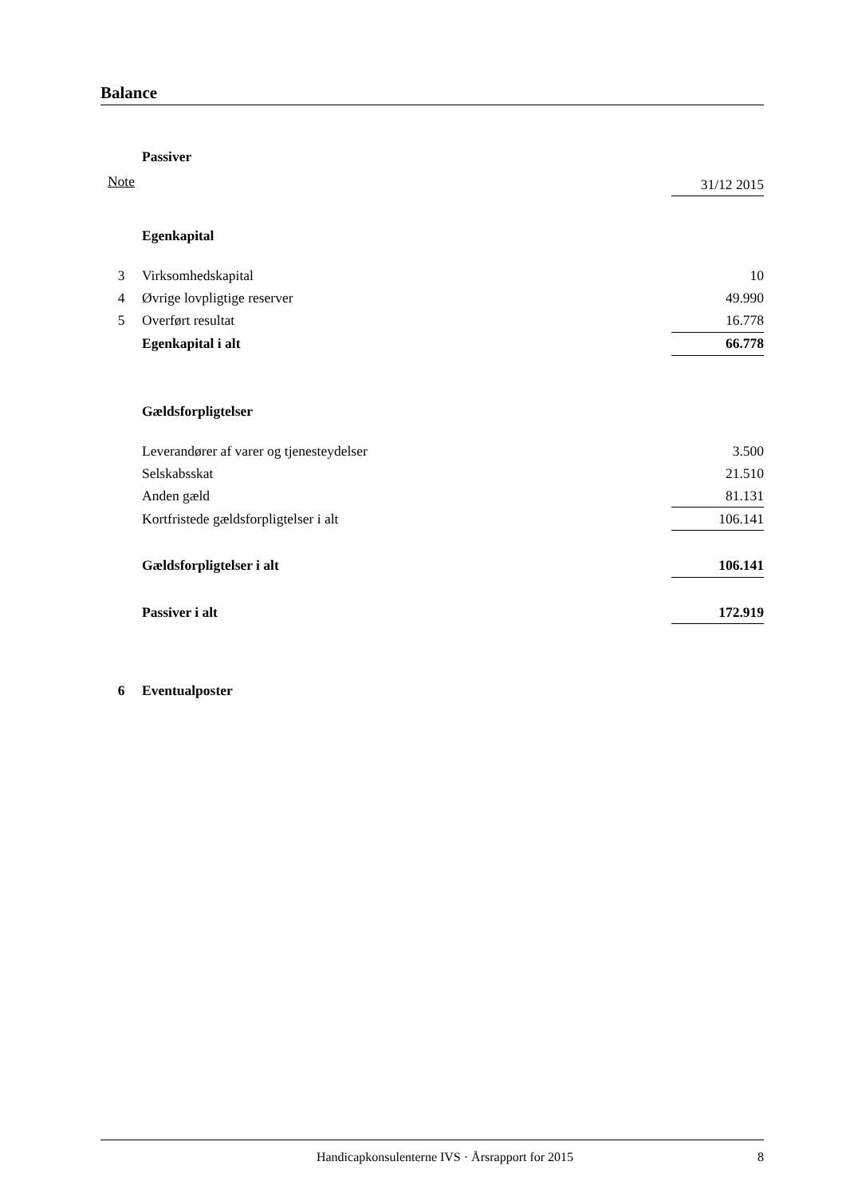Balance
| | Passiver | |
| Note | | 31/12 2015 |
| | Egenkapital | |
| 3 | Virksomhedskapital | 10 |
| 4 | Øvrige lovpligtige reserver | 49.990 |
| 5 | Overført resultat | 16.778 |
| | Egenkapital i alt | 66.778 |
| | Gældsforpligtelser | |
| | Leverandører af varer og tjenesteydelser | 3.500 |
| | Selskabsskat | 21.510 |
| | Anden gæld | 81.131 |
| | Kortfristede gældsforpligtelser i alt | 106.141 |
| | Gældsforpligtelser i alt | 106.141 |
| | Passiver i alt | 172.919 |
| 6 | Eventualposter | |
Handicapkonsulenterne IVS · Årsrapport for 2015 8